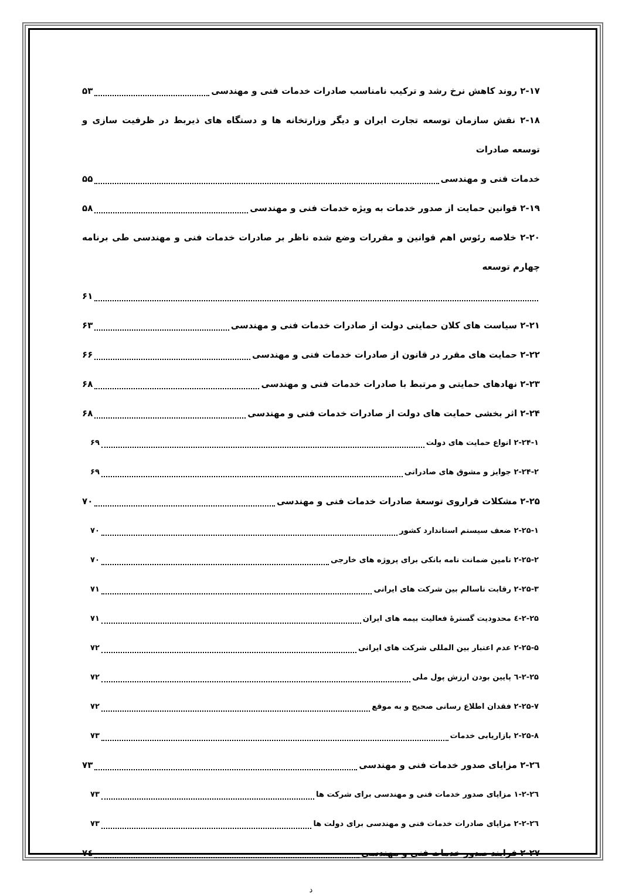۲-۱۷ روند کاهش نرخ رشد و ترکیب نامناسب صادرات خدمات فنی و مهندسی ۵۳
۲-۱۸ نقش سازمان توسعه تجارت ایران و دیگر وزارتخانه ها و دستگاه های ذیربط در ظرفیت سازی و توسعه صادرات
خدمات فنی و مهندسی ۵۵
۲-۱۹ قوانین حمایت از صدور خدمات به ویژه خدمات فنی و مهندسی ۵۸
۲-۲۰ خلاصه رئوس اهم قوانین و مقررات وضع شده ناظر بر صادرات خدمات فنی و مهندسی طی برنامه چهارم توسعه
۶۱
۲-۲۱ سیاست های کلان حمایتی دولت از صادرات خدمات فنی و مهندسی ۶۳
۲-۲۲ حمایت های مقرر در قانون از صادرات خدمات فنی و مهندسی ۶۶
۲-۲۳ نهادهای حمایتی و مرتبط با صادرات خدمات فنی و مهندسی ۶۸
۲-۲۴ اثر بخشی حمایت های دولت از صادرات خدمات فنی و مهندسی ۶۸
۲-۲۴-۱ انواع حمایت های دولت ۶۹
۲-۲۴-۲ جوایز و مشوق های صادراتی ۶۹
۲-۲۵ مشکلات فراروی توسعهٔ صادرات خدمات فنی و مهندسی ۷۰
۲-۲۵-۱ ضعف سیستم استاندارد کشور ۷۰
۲-۲۵-۲ تامین ضمانت نامه بانکی برای پروژه های خارجی ۷۰
۲-۲۵-۳ رقابت ناسالم بین شرکت های ایرانی ۷۱
۲-۲۵-٤ محدودیت گسترهٔ فعالیت بیمه های ایران ۷۱
۲-۲۵-۵ عدم اعتبار بین المللی شرکت های ایرانی ۷۲
۲-۲۵-٦ پایین بودن ارزش پول ملی ۷۲
۲-۲۵-۷ فقدان اطلاع رسانی صحیح و به موقع ۷۲
۲-۲۵-۸ بازاریابی خدمات ۷۳
۲-۲٦ مزایای صدور خدمات فنی و مهندسی ۷۳
۲-۲٦-۱ مزایای صدور خدمات فنی و مهندسی برای شرکت ها ۷۳
۲-۲٦-۲ مزایای صادرات خدمات فنی و مهندسی برای دولت ها ۷۳
۲-۲۷ فرایند صدور خدمات فنی و مهندسی ۷٤
د